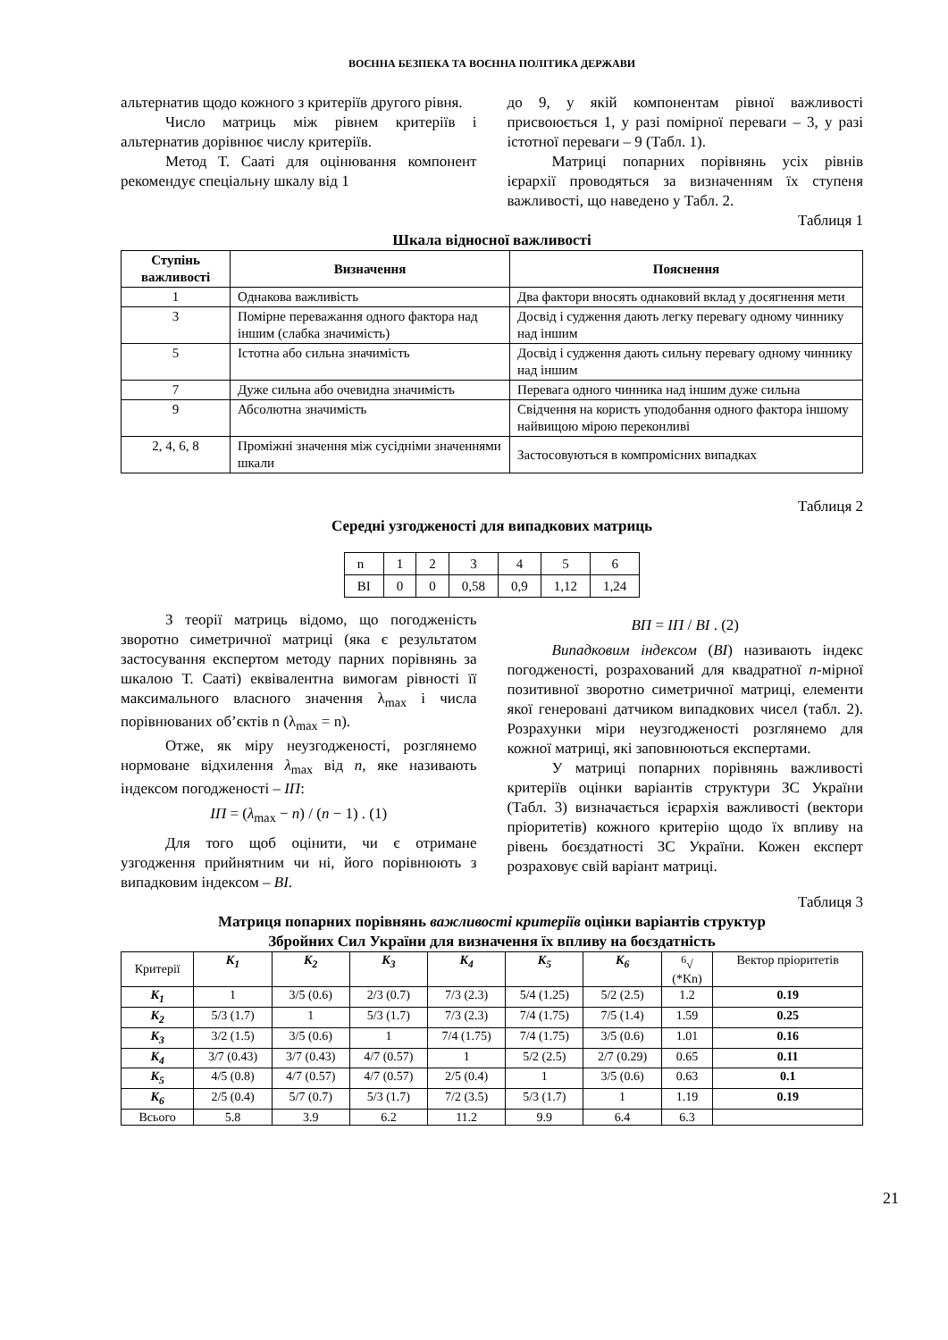ВОЄННА БЕЗПЕКА ТА ВОЄННА ПОЛІТИКА ДЕРЖАВИ
альтернатив щодо кожного з критеріїв другого рівня.
Число матриць між рівнем критеріїв і альтернатив дорівнює числу критеріїв.
Метод Т. Сааті для оцінювання компонент рекомендує спеціальну шкалу від 1
до 9, у якій компонентам рівної важливості присвоюється 1, у разі помірної переваги – 3, у разі істотної переваги – 9 (Табл. 1).
Матриці попарних порівнянь усіх рівнів ієрархії проводяться за визначенням їх ступеня важливості, що наведено у Табл. 2.
Таблиця 1
Шкала відносної важливості
| Ступінь важливості | Визначення | Пояснення |
| --- | --- | --- |
| 1 | Однакова важливість | Два фактори вносять однаковий вклад у досягнення мети |
| 3 | Помірне переважання одного фактора над іншим (слабка значимість) | Досвід і судження дають легку перевагу одному чиннику над іншим |
| 5 | Істотна або сильна значимість | Досвід і судження дають сильну перевагу одному чиннику над іншим |
| 7 | Дуже сильна або очевидна значимість | Перевага одного чинника над іншим дуже сильна |
| 9 | Абсолютна значимість | Свідчення на користь уподобання одного фактора іншому найвищою мірою переконливі |
| 2, 4, 6, 8 | Проміжні значення між сусідніми значеннями шкали | Застосовуються в компромісних випадках |
Таблиця 2
Середні узгодженості для випадкових матриць
| n | 1 | 2 | 3 | 4 | 5 | 6 |
| ВІ | 0 | 0 | 0,58 | 0,9 | 1,12 | 1,24 |
З теорії матриць відомо, що погодженість зворотно симетричної матриці (яка є результатом застосування експертом методу парних порівнянь за шкалою Т. Сааті) еквівалентна вимогам рівності її максимального власного значення λ<sub>max</sub> і числа порівнюваних об’єктів n (λ<sub>max</sub> = n).
Отже, як міру неузгодженості, розглянемо нормоване відхилення λ<sub>max</sub> від n, яке називають індексом погодженості – ІП:
ІП = (λ<sub>max</sub> − n) / (n − 1) . (1)
Для того щоб оцінити, чи є отримане узгодження прийнятним чи ні, його порівнюють з випадковим індексом – ВІ.
ВП = ІП / ВІ . (2)
Випадковим індексом (ВІ) називають індекс погодженості, розрахований для квадратної n-мірної позитивної зворотно симетричної матриці, елементи якої генеровані датчиком випадкових чисел (табл. 2). Розрахунки міри неузгодженості розглянемо для кожної матриці, які заповнюються експертами.
У матриці попарних порівнянь важливості критеріїв оцінки варіантів структури ЗС України (Табл. 3) визначається ієрархія важливості (вектори пріоритетів) кожного критерію щодо їх впливу на рівень боєздатності ЗС України. Кожен експерт розраховує свій варіант матриці.
Таблиця 3
Матриця попарних порівнянь важливості критеріїв оцінки варіантів структур
Збройних Сил України для визначення їх впливу на боєздатність
| Критерії | К<sub>1</sub> | К<sub>2</sub> | К<sub>3</sub> | К<sub>4</sub> | К<sub>5</sub> | К<sub>6</sub> | <sup>6</sup>√ (*Kn) | Вектор пріоритетів |
| К<sub>1</sub> | 1 | 3/5 (0.6) | 2/3 (0.7) | 7/3 (2.3) | 5/4 (1.25) | 5/2 (2.5) | 1.2 | 0.19 |
| К<sub>2</sub> | 5/3 (1.7) | 1 | 5/3 (1.7) | 7/3 (2.3) | 7/4 (1.75) | 7/5 (1.4) | 1.59 | 0.25 |
| К<sub>3</sub> | 3/2 (1.5) | 3/5 (0.6) | 1 | 7/4 (1.75) | 7/4 (1.75) | 3/5 (0.6) | 1.01 | 0.16 |
| К<sub>4</sub> | 3/7 (0.43) | 3/7 (0.43) | 4/7 (0.57) | 1 | 5/2 (2.5) | 2/7 (0.29) | 0.65 | 0.11 |
| К<sub>5</sub> | 4/5 (0.8) | 4/7 (0.57) | 4/7 (0.57) | 2/5 (0.4) | 1 | 3/5 (0.6) | 0.63 | 0.1 |
| К<sub>6</sub> | 2/5 (0.4) | 5/7 (0.7) | 5/3 (1.7) | 7/2 (3.5) | 5/3 (1.7) | 1 | 1.19 | 0.19 |
| Всього | 5.8 | 3.9 | 6.2 | 11.2 | 9.9 | 6.4 | 6.3 | |
21